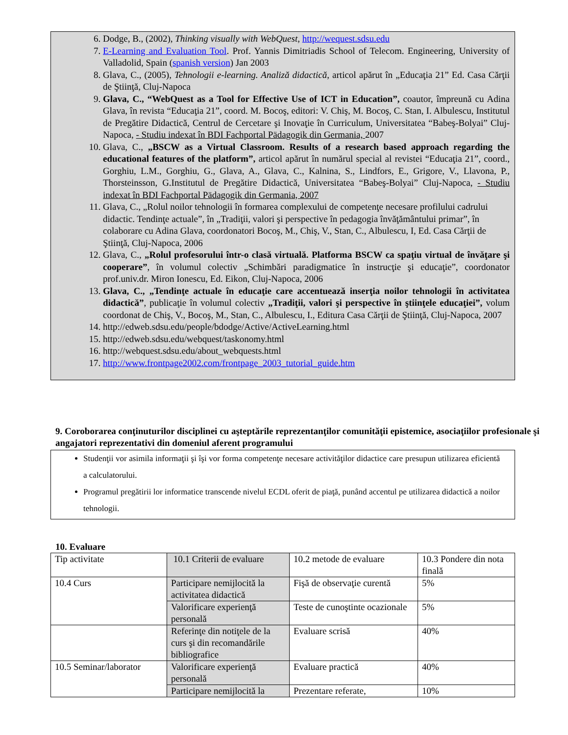6. Dodge, B., (2002), Thinking visually with WebQuest, http://wequest.sdsu.edu
7. E-Learning and Evaluation Tool. Prof. Yannis Dimitriadis School of Telecom. Engineering, University of Valladolid, Spain (spanish version) Jan 2003
8. Glava, C., (2005), Tehnologii e-learning. Analiză didactică, articol apărut în „Educaţia 21” Ed. Casa Cărţii de Ştiinţă, Cluj-Napoca
9. Glava, C., “WebQuest as a Tool for Effective Use of ICT in Education”, coautor, împreună cu Adina Glava, în revista “Educaţia 21”, coord. M. Bocoş, editori: V. Chiş, M. Bocoş, C. Stan, I. Albulescu, Institutul de Pregătire Didactică, Centrul de Cercetare şi Inovaţie în Curriculum, Universitatea “Babeş-Bolyai” Cluj-Napoca, - Studiu indexat în BDI Fachportal Pädagogik din Germania, 2007
10. Glava, C., „BSCW as a Virtual Classroom. Results of a research based approach regarding the educational features of the platform”, articol apărut în numărul special al revistei “Educaţia 21”, coord., Gorghiu, L.M., Gorghiu, G., Glava, A., Glava, C., Kalnina, S., Lindfors, E., Grigore, V., Llavona, P., Thorsteinsson, G.Institutul de Pregătire Didactică, Universitatea “Babeş-Bolyai” Cluj-Napoca, - Studiu indexat în BDI Fachportal Pädagogik din Germania, 2007
11. Glava, C., „Rolul noilor tehnologii în formarea complexului de competenţe necesare profilului cadrului didactic. Tendinţe actuale”, în „Tradiţii, valori şi perspective în pedagogia învăţământului primar”, în colaborare cu Adina Glava, coordonatori Bocoş, M., Chiş, V., Stan, C., Albulescu, I, Ed. Casa Cărţii de Ştiinţă, Cluj-Napoca, 2006
12. Glava, C., „Rolul profesorului într-o clasă virtuală. Platforma BSCW ca spaţiu virtual de învăţare şi cooperare”, în volumul colectiv „Schimbări paradigmatice în instrucţie şi educaţie”, coordonator prof.univ.dr. Miron Ionescu, Ed. Eikon, Cluj-Napoca, 2006
13. Glava, C., „Tendinţe actuale în educaţie care accentuează inserţia noilor tehnologii în activitatea didactică”, publicaţie în volumul colectiv „Tradiţii, valori şi perspective în ştiinţele educaţiei”, volum coordonat de Chiş, V., Bocoş, M., Stan, C., Albulescu, I., Editura Casa Cărţii de Ştiinţă, Cluj-Napoca, 2007
14. http://edweb.sdsu.edu/people/bdodge/Active/ActiveLearning.html
15. http://edweb.sdsu.edu/webquest/taskonomy.html
16. http://webquest.sdsu.edu/about_webquests.html
17. http://www.frontpage2002.com/frontpage_2003_tutorial_guide.htm
9. Coroborarea conţinuturilor disciplinei cu aşteptările reprezentanţilor comunităţii epistemice, asociaţiilor profesionale şi angajatori reprezentativi din domeniul aferent programului
Studenţii vor asimila informaţii şi îşi vor forma competenţe necesare activităţilor didactice care presupun utilizarea eficientă a calculatorului.
Programul pregătirii lor informatice transcende nivelul ECDL oferit de piaţă, punând accentul pe utilizarea didactică a noilor tehnologii.
10. Evaluare
| Tip activitate | 10.1 Criterii de evaluare | 10.2 metode de evaluare | 10.3 Pondere din nota finală |
| 10.4 Curs | Participare nemijlocită la activitatea didactică | Fişă de observaţie curentă | 5% |
| | Valorificare experienţă personală | Teste de cunoştinte ocazionale | 5% |
| | Referinţe din notiţele de la curs şi din recomandările bibliografice | Evaluare scrisă | 40% |
| 10.5 Seminar/laborator | Valorificare experienţă personală | Evaluare practică | 40% |
| | Participare nemijlocită la | Prezentare referate, | 10% |